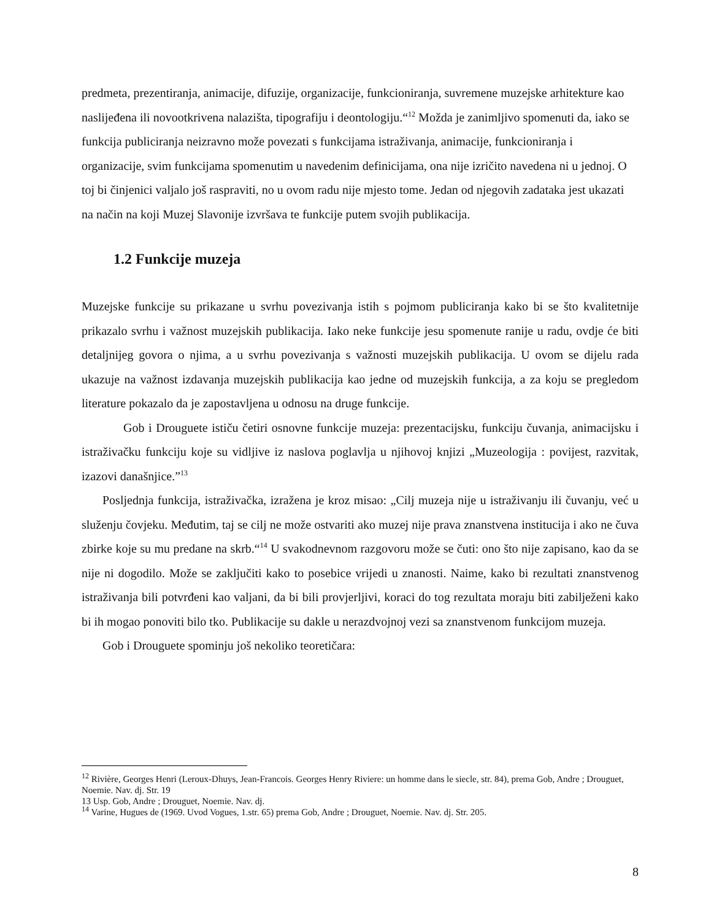predmeta, prezentiranja, animacije, difuzije, organizacije, funkcioniranja, suvremene muzejske arhitekture kao naslijeđena ili novootkrivena nalazišta, tipografiju i deontologiju.“<sup>12</sup> Možda je zanimljivo spomenuti da, iako se funkcija publiciranja neizravno može povezati s funkcijama istraživanja, animacije, funkcioniranja i organizacije, svim funkcijama spomenutim u navedenim definicijama, ona nije izričito navedena ni u jednoj. O toj bi činjenici valjalo još raspraviti, no u ovom radu nije mjesto tome. Jedan od njegovih zadataka jest ukazati na način na koji Muzej Slavonije izvršava te funkcije putem svojih publikacija.
1.2 Funkcije muzeja
Muzejske funkcije su prikazane u svrhu povezivanja istih s pojmom publiciranja kako bi se što kvalitetnije prikazalo svrhu i važnost muzejskih publikacija. Iako neke funkcije jesu spomenute ranije u radu, ovdje će biti detaljnijeg govora o njima, a u svrhu povezivanja s važnosti muzejskih publikacija. U ovom se dijelu rada ukazuje na važnost izdavanja muzejskih publikacija kao jedne od muzejskih funkcija, a za koju se pregledom literature pokazalo da je zapostavljena u odnosu na druge funkcije.
Gob i Drouguete ističu četiri osnovne funkcije muzeja: prezentacijsku, funkciju čuvanja, animacijsku i istraživačku funkciju koje su vidljive iz naslova poglavlja u njihovoj knjizi „Muzeologija : povijest, razvitak, izazovi današnjice.”<sup>13</sup>
Posljednja funkcija, istraživačka, izražena je kroz misao: „Cilj muzeja nije u istraživanju ili čuvanju, već u služenju čovjeku. Međutim, taj se cilj ne može ostvariti ako muzej nije prava znanstvena institucija i ako ne čuva zbirke koje su mu predane na skrb.“<sup>14</sup> U svakodnevnom razgovoru može se čuti: ono što nije zapisano, kao da se nije ni dogodilo. Može se zaključiti kako to posebice vrijedi u znanosti. Naime, kako bi rezultati znanstvenog istraživanja bili potvrđeni kao valjani, da bi bili provjerljivi, koraci do tog rezultata moraju biti zabilježeni kako bi ih mogao ponoviti bilo tko. Publikacije su dakle u nerazdvojnoj vezi sa znanstvenom funkcijom muzeja.
Gob i Drouguete spominju još nekoliko teoretičara:
<sup>12</sup> Rivière, Georges Henri (Leroux-Dhuys, Jean-Francois. Georges Henry Riviere: un homme dans le siecle, str. 84), prema Gob, Andre ; Drouguet, Noemie. Nav. dj. Str. 19
13 Usp. Gob, Andre ; Drouguet, Noemie. Nav. dj.
<sup>14</sup> Varine, Hugues de (1969. Uvod Vogues, 1.str. 65) prema Gob, Andre ; Drouguet, Noemie. Nav. dj. Str. 205.
8